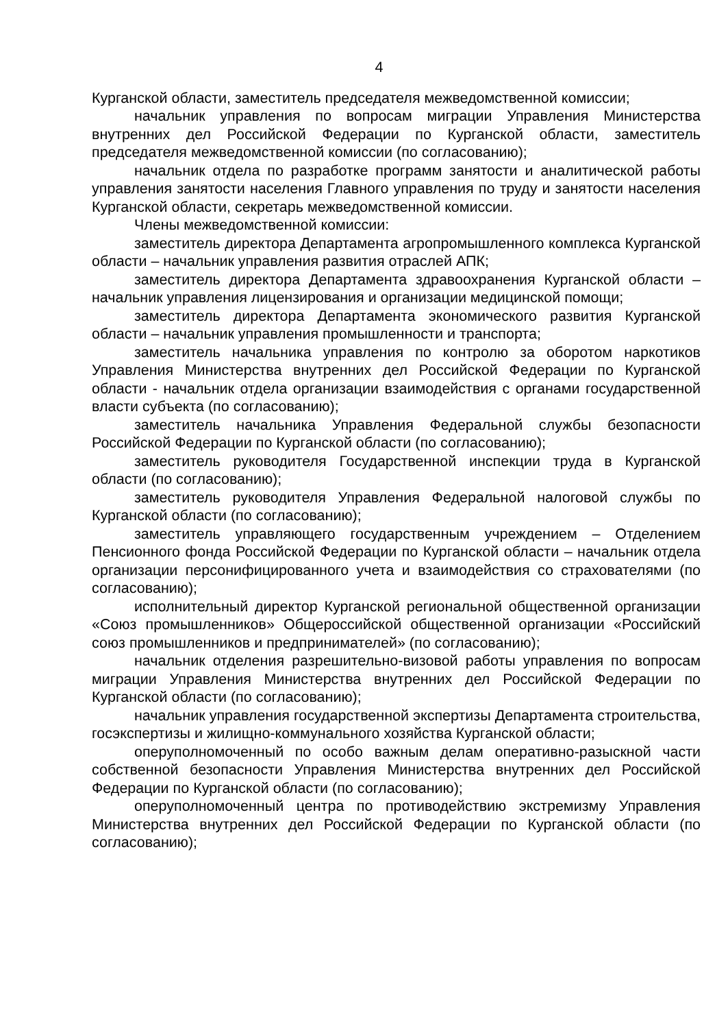4
Курганской области, заместитель председателя межведомственной комиссии;
начальник управления по вопросам миграции Управления Министерства внутренних дел Российской Федерации по Курганской области, заместитель председателя межведомственной комиссии (по согласованию);
начальник отдела по разработке программ занятости и аналитической работы управления занятости населения Главного управления по труду и занятости населения Курганской области, секретарь межведомственной комиссии.
Члены межведомственной комиссии:
заместитель директора Департамента агропромышленного комплекса Курганской области – начальник управления развития отраслей АПК;
заместитель директора Департамента здравоохранения Курганской области – начальник управления лицензирования и организации медицинской помощи;
заместитель директора Департамента экономического развития Курганской области – начальник управления промышленности и транспорта;
заместитель начальника управления по контролю за оборотом наркотиков Управления Министерства внутренних дел Российской Федерации по Курганской области - начальник отдела организации взаимодействия с органами государственной власти субъекта (по согласованию);
заместитель начальника Управления Федеральной службы безопасности Российской Федерации по Курганской области (по согласованию);
заместитель руководителя Государственной инспекции труда в Курганской области (по согласованию);
заместитель руководителя Управления Федеральной налоговой службы по Курганской области (по согласованию);
заместитель управляющего государственным учреждением – Отделением Пенсионного фонда Российской Федерации по Курганской области – начальник отдела организации персонифицированного учета и взаимодействия со страхователями (по согласованию);
исполнительный директор Курганской региональной общественной организации «Союз промышленников» Общероссийской общественной организации «Российский союз промышленников и предпринимателей» (по согласованию);
начальник отделения разрешительно-визовой работы управления по вопросам миграции Управления Министерства внутренних дел Российской Федерации по Курганской области (по согласованию);
начальник управления государственной экспертизы Департамента строительства, госэкспертизы и жилищно-коммунального хозяйства Курганской области;
оперуполномоченный по особо важным делам оперативно-разыскной части собственной безопасности Управления Министерства внутренних дел Российской Федерации по Курганской области (по согласованию);
оперуполномоченный центра по противодействию экстремизму Управления Министерства внутренних дел Российской Федерации по Курганской области (по согласованию);